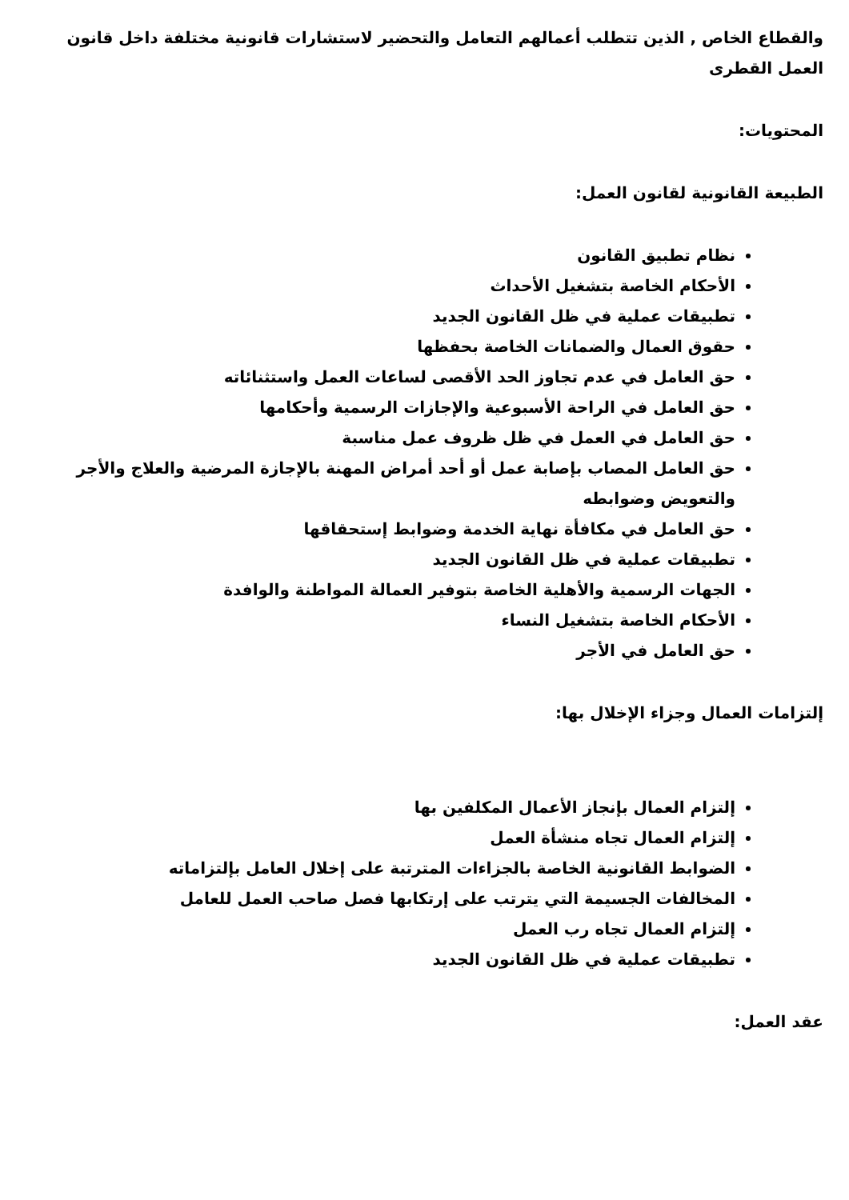والقطاع الخاص , الذين تتطلب أعمالهم التعامل والتحضير لاستشارات قانونية مختلفة داخل قانون العمل القطرى
المحتويات:
الطبيعة القانونية لقانون العمل:
نظام تطبيق القانون
الأحكام الخاصة بتشغيل الأحداث
تطبيقات عملية في ظل القانون الجديد
حقوق العمال والضمانات الخاصة بحفظها
حق العامل في عدم تجاوز الحد الأقصى لساعات العمل واستثنائاته
حق العامل في الراحة الأسبوعية والإجازات الرسمية وأحكامها
حق العامل في العمل في ظل ظروف عمل مناسبة
حق العامل المصاب بإصابة عمل أو أحد أمراض المهنة بالإجازة المرضية والعلاج والأجر والتعويض وضوابطه
حق العامل في مكافأة نهاية الخدمة وضوابط إستحقاقها
تطبيقات عملية في ظل القانون الجديد
الجهات الرسمية والأهلية الخاصة بتوفير العمالة المواطنة والوافدة
الأحكام الخاصة بتشغيل النساء
حق العامل في الأجر
إلتزامات العمال وجزاء الإخلال بها:
إلتزام العمال بإنجاز الأعمال المكلفين بها
إلتزام العمال تجاه منشأة العمل
الضوابط القانونية الخاصة بالجزاءات المترتبة على إخلال العامل بإلتزاماته
المخالفات الجسيمة التي يترتب على إرتكابها فصل صاحب العمل للعامل
إلتزام العمال تجاه رب العمل
تطبيقات عملية في ظل القانون الجديد
عقد العمل: